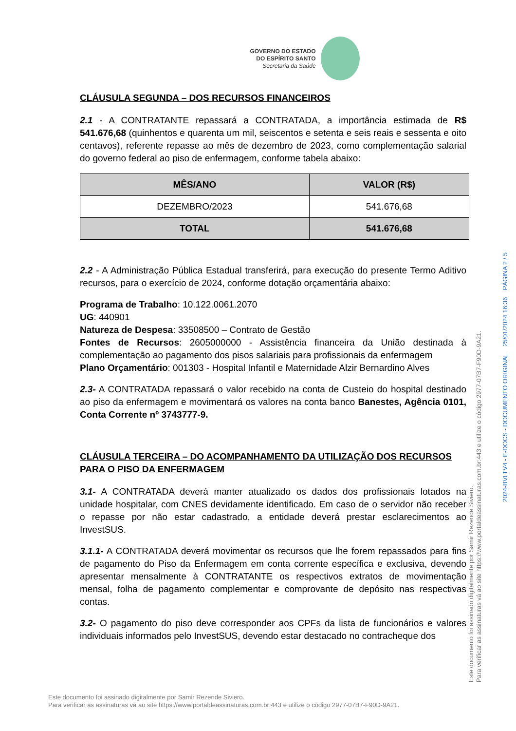GOVERNO DO ESTADO
DO ESPÍRITO SANTO
Secretaria da Saúde
CLÁUSULA SEGUNDA – DOS RECURSOS FINANCEIROS
2.1 - A CONTRATANTE repassará a CONTRATADA, a importância estimada de R$ 541.676,68 (quinhentos e quarenta um mil, seiscentos e setenta e seis reais e sessenta e oito centavos), referente repasse ao mês de dezembro de 2023, como complementação salarial do governo federal ao piso de enfermagem, conforme tabela abaixo:
| MÊS/ANO | VALOR (R$) |
| --- | --- |
| DEZEMBRO/2023 | 541.676,68 |
| TOTAL | 541.676,68 |
2.2 - A Administração Pública Estadual transferirá, para execução do presente Termo Aditivo recursos, para o exercício de 2024, conforme dotação orçamentária abaixo:
Programa de Trabalho: 10.122.0061.2070
UG: 440901
Natureza de Despesa: 33508500 – Contrato de Gestão
Fontes de Recursos: 2605000000 - Assistência financeira da União destinada à complementação ao pagamento dos pisos salariais para profissionais da enfermagem
Plano Orçamentário: 001303 - Hospital Infantil e Maternidade Alzir Bernardino Alves
2.3- A CONTRATADA repassará o valor recebido na conta de Custeio do hospital destinado ao piso da enfermagem e movimentará os valores na conta banco Banestes, Agência 0101, Conta Corrente nº 3743777-9.
CLÁUSULA TERCEIRA – DO ACOMPANHAMENTO DA UTILIZAÇÃO DOS RECURSOS PARA O PISO DA ENFERMAGEM
3.1- A CONTRATADA deverá manter atualizado os dados dos profissionais lotados na unidade hospitalar, com CNES devidamente identificado. Em caso de o servidor não receber o repasse por não estar cadastrado, a entidade deverá prestar esclarecimentos ao InvestSUS.
3.1.1- A CONTRATADA deverá movimentar os recursos que lhe forem repassados para fins de pagamento do Piso da Enfermagem em conta corrente específica e exclusiva, devendo apresentar mensalmente à CONTRATANTE os respectivos extratos de movimentação mensal, folha de pagamento complementar e comprovante de depósito nas respectivas contas.
3.2- O pagamento do piso deve corresponder aos CPFs da lista de funcionários e valores individuais informados pelo InvestSUS, devendo estar destacado no contracheque dos
Este documento foi assinado digitalmente por Samir Rezende Siviero.
Para verificar as assinaturas vá ao site https://www.portaldeassinaturas.com.br:443 e utilize o código 2977-07B7-F90D-9A21.
Este documento foi assinado digitalmente por Samir Rezende Siviero.
Para verificar as assinaturas vá ao site https://www.portaldeassinaturas.com.br:443 e utilize o código 2977-07B7-F90D-9A21.
2024-BVLTV4 - E-DOCS - DOCUMENTO ORIGINAL 25/01/2024 16:36 PÁGINA 2 / 5